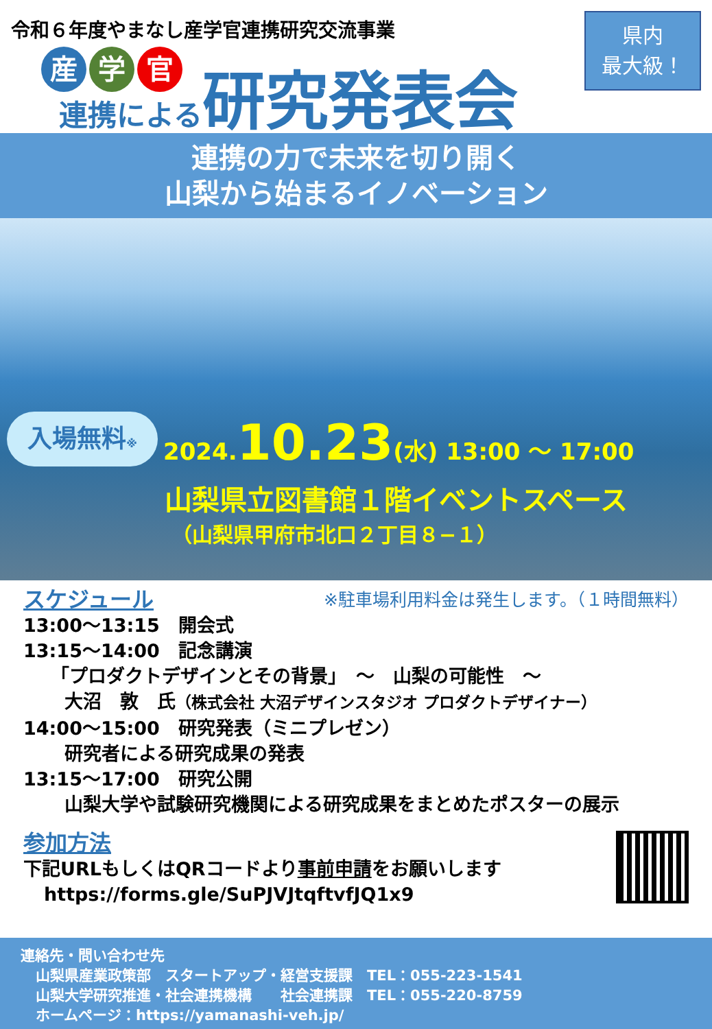令和６年度やまなし産学官連携研究交流事業
産学 官
連携による
研究発表会
県内
最大級！
連携の力で未来を切り開く
山梨から始まるイノベーション
入場無料※
2024.10.23(水) 13:00 ～ 17:00
山梨県立図書館１階イベントスペース
（山梨県甲府市北口２丁目８−１）
※駐車場利用料金は発生します。（１時間無料）
スケジュール
13:00～13:15　開会式
13:15～14:00　記念講演
「プロダクトデザインとその背景」　～　山梨の可能性　～
大沼　敦　氏（株式会社 大沼デザインスタジオ プロダクトデザイナー）
14:00～15:00　研究発表（ミニプレゼン）
研究者による研究成果の発表
13:15～17:00　研究公開
山梨大学や試験研究機関による研究成果をまとめたポスターの展示
参加方法
下記URLもしくはQRコードより事前申請をお願いします
https://forms.gle/SuPJVJtqftvfJQ1x9
連絡先・問い合わせ先
山梨県産業政策部　スタートアップ・経営支援課　TEL：055-223-1541
山梨大学研究推進・社会連携機構　　社会連携課　TEL：055-220-8759
ホームページ：https://yamanashi-veh.jp/